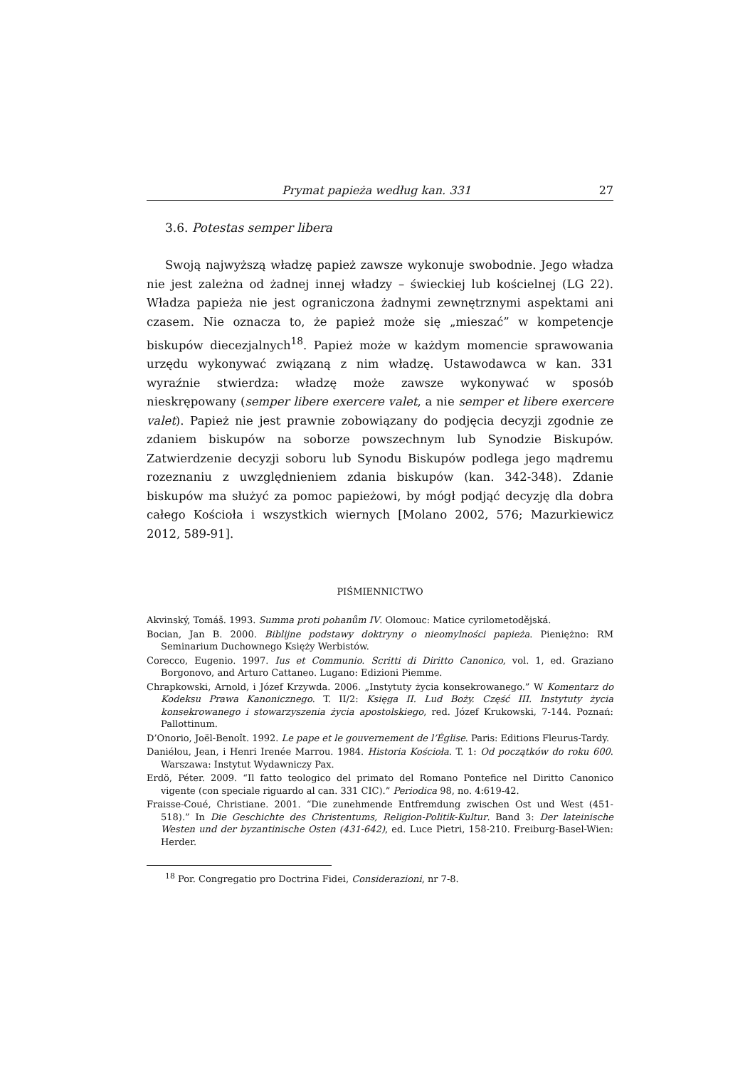Prymat papieża według kan. 331 27
3.6. Potestas semper libera
Swoją najwyższą władzę papież zawsze wykonuje swobodnie. Jego władza nie jest zależna od żadnej innej władzy – świeckiej lub kościelnej (LG 22). Władza papieża nie jest ograniczona żadnymi zewnętrznymi aspektami ani czasem. Nie oznacza to, że papież może się „mieszać” w kompetencje biskupów diecezjalnych<sup>18</sup>. Papież może w każdym momencie sprawowania urzędu wykonywać związaną z nim władzę. Ustawodawca w kan. 331 wyraźnie stwierdza: władzę może zawsze wykonywać w sposób nieskrępowany (semper libere exercere valet, a nie semper et libere exercere valet). Papież nie jest prawnie zobowiązany do podjęcia decyzji zgodnie ze zdaniem biskupów na soborze powszechnym lub Synodzie Biskupów. Zatwierdzenie decyzji soboru lub Synodu Biskupów podlega jego mądremu rozeznaniu z uwzględnieniem zdania biskupów (kan. 342-348). Zdanie biskupów ma służyć za pomoc papieżowi, by mógł podjąć decyzję dla dobra całego Kościoła i wszystkich wiernych [Molano 2002, 576; Mazurkiewicz 2012, 589-91].
PIŚMIENNICTWO
Akvinský, Tomáš. 1993. Summa proti pohanům IV. Olomouc: Matice cyrilometodějská.
Bocian, Jan B. 2000. Biblijne podstawy doktryny o nieomylności papieża. Pieniężno: RM Seminarium Duchownego Księży Werbistów.
Corecco, Eugenio. 1997. Ius et Communio. Scritti di Diritto Canonico, vol. 1, ed. Graziano Borgonovo, and Arturo Cattaneo. Lugano: Edizioni Piemme.
Chrapkowski, Arnold, i Józef Krzywda. 2006. „Instytuty życia konsekrowanego.” W Komentarz do Kodeksu Prawa Kanonicznego. T. II/2: Księga II. Lud Boży. Część III. Instytuty życia konsekrowanego i stowarzyszenia życia apostolskiego, red. Józef Krukowski, 7-144. Poznań: Pallottinum.
D’Onorio, Joël-Benoît. 1992. Le pape et le gouvernement de l’Église. Paris: Editions Fleurus-Tardy.
Daniélou, Jean, i Henri Irenée Marrou. 1984. Historia Kościoła. T. 1: Od początków do roku 600. Warszawa: Instytut Wydawniczy Pax.
Erdö, Péter. 2009. “Il fatto teologico del primato del Romano Pontefice nel Diritto Canonico vigente (con speciale riguardo al can. 331 CIC).” Periodica 98, no. 4:619-42.
Fraisse-Coué, Christiane. 2001. “Die zunehmende Entfremdung zwischen Ost und West (451-518).” In Die Geschichte des Christentums, Religion-Politik-Kultur. Band 3: Der lateinische Westen und der byzantinische Osten (431-642), ed. Luce Pietri, 158-210. Freiburg-Basel-Wien: Herder.
<sup>18</sup> Por. Congregatio pro Doctrina Fidei, Considerazioni, nr 7-8.